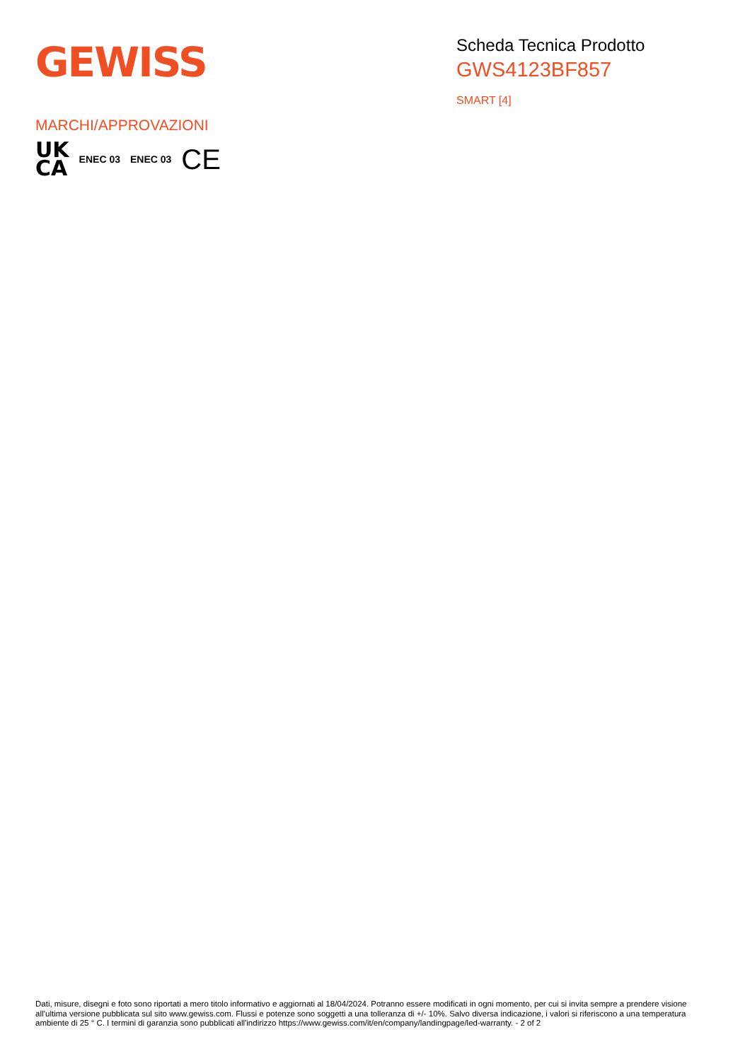GEWISS
Scheda Tecnica Prodotto
GWS4123BF857
SMART [4]
MARCHI/APPROVAZIONI
UK
CA
ENEC 03 ENEC 03
CE
Dati, misure, disegni e foto sono riportati a mero titolo informativo e aggiornati al 18/04/2024. Potranno essere modificati in ogni momento, per cui si invita sempre a prendere visione all’ultima versione pubblicata sul sito www.gewiss.com. Flussi e potenze sono soggetti a una tolleranza di +/- 10%. Salvo diversa indicazione, i valori si riferiscono a una temperatura ambiente di 25 ° C. I termini di garanzia sono pubblicati all'indirizzo https://www.gewiss.com/it/en/company/landingpage/led-warranty. - 2 of 2